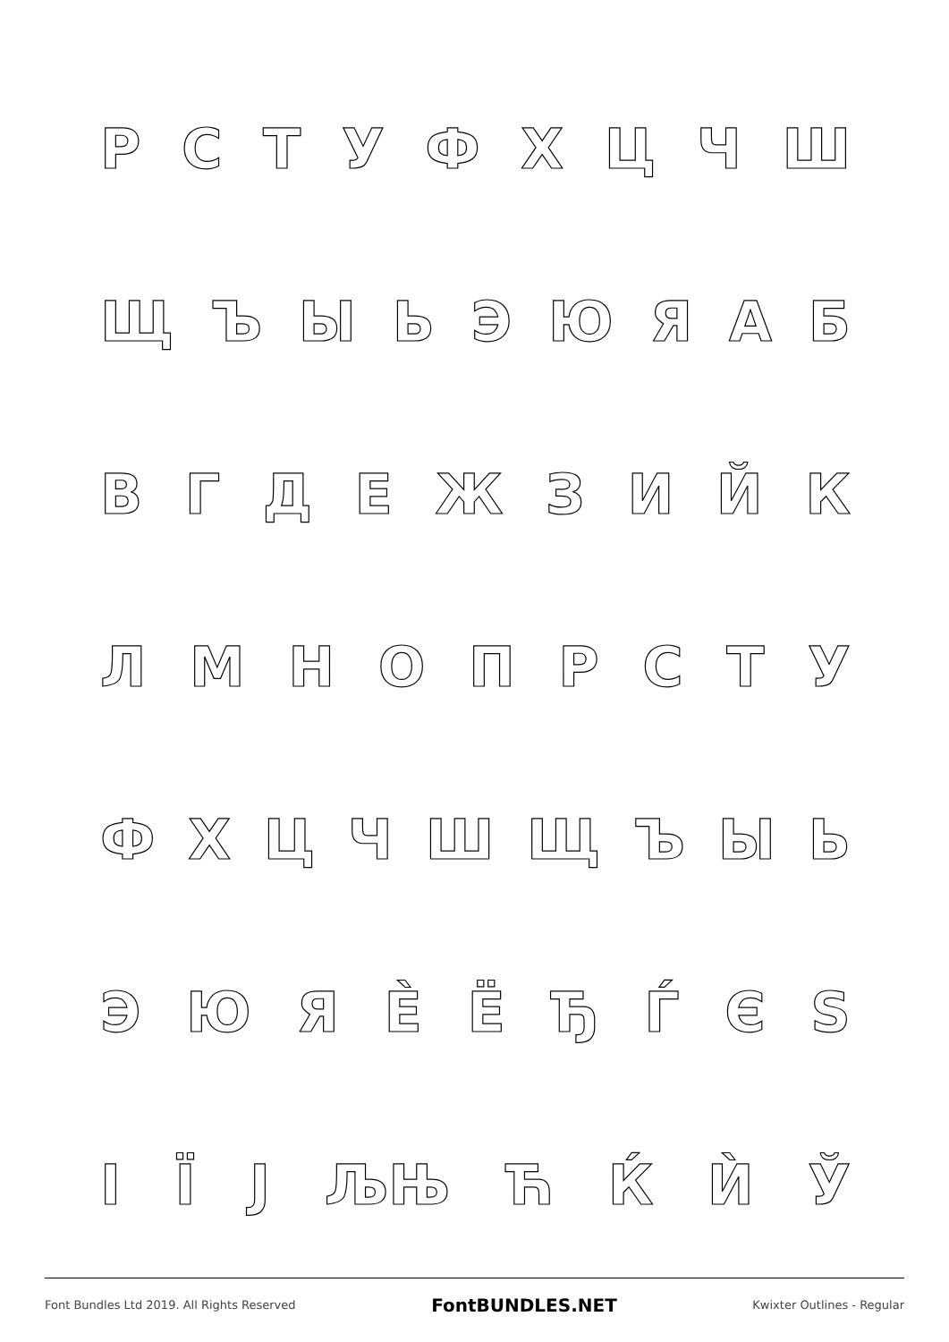РСТУФХЦЧШ
ЩЪЫЬЭЮЯАБ
ВГДЕЖЗИЙК
ЛМНОПРСТУ
ФХЦЧШЩЪЫЬ
ЭЮЯЀЁЂЃЄЅ
ІЇЈ ЉЊ ЋЌЍЎ
Font Bundles Ltd 2019. All Rights Reserved FontBUNDLES.NET Kwixter Outlines - Regular